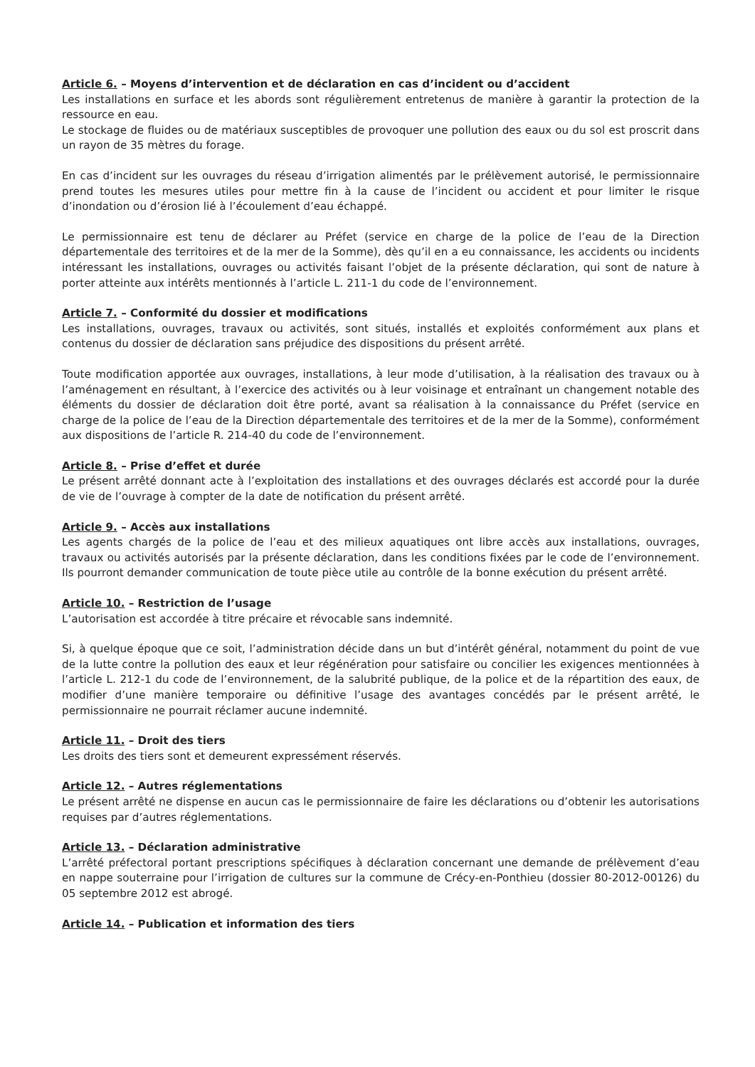Article 6. – Moyens d’intervention et de déclaration en cas d’incident ou d’accident
Les installations en surface et les abords sont régulièrement entretenus de manière à garantir la protection de la ressource en eau.
Le stockage de fluides ou de matériaux susceptibles de provoquer une pollution des eaux ou du sol est proscrit dans un rayon de 35 mètres du forage.
En cas d’incident sur les ouvrages du réseau d’irrigation alimentés par le prélèvement autorisé, le permissionnaire prend toutes les mesures utiles pour mettre fin à la cause de l’incident ou accident et pour limiter le risque d’inondation ou d’érosion lié à l’écoulement d’eau échappé.
Le permissionnaire est tenu de déclarer au Préfet (service en charge de la police de l’eau de la Direction départementale des territoires et de la mer de la Somme), dès qu’il en a eu connaissance, les accidents ou incidents intéressant les installations, ouvrages ou activités faisant l’objet de la présente déclaration, qui sont de nature à porter atteinte aux intérêts mentionnés à l’article L. 211-1 du code de l’environnement.
Article 7. – Conformité du dossier et modifications
Les installations, ouvrages, travaux ou activités, sont situés, installés et exploités conformément aux plans et contenus du dossier de déclaration sans préjudice des dispositions du présent arrêté.
Toute modification apportée aux ouvrages, installations, à leur mode d’utilisation, à la réalisation des travaux ou à l’aménagement en résultant, à l’exercice des activités ou à leur voisinage et entraînant un changement notable des éléments du dossier de déclaration doit être porté, avant sa réalisation à la connaissance du Préfet (service en charge de la police de l’eau de la Direction départementale des territoires et de la mer de la Somme), conformément aux dispositions de l’article R. 214-40 du code de l’environnement.
Article 8. – Prise d’effet et durée
Le présent arrêté donnant acte à l’exploitation des installations et des ouvrages déclarés est accordé pour la durée de vie de l’ouvrage à compter de la date de notification du présent arrêté.
Article 9. – Accès aux installations
Les agents chargés de la police de l’eau et des milieux aquatiques ont libre accès aux installations, ouvrages, travaux ou activités autorisés par la présente déclaration, dans les conditions fixées par le code de l’environnement. Ils pourront demander communication de toute pièce utile au contrôle de la bonne exécution du présent arrêté.
Article 10. – Restriction de l’usage
L’autorisation est accordée à titre précaire et révocable sans indemnité.
Si, à quelque époque que ce soit, l’administration décide dans un but d’intérêt général, notamment du point de vue de la lutte contre la pollution des eaux et leur régénération pour satisfaire ou concilier les exigences mentionnées à l’article L. 212-1 du code de l’environnement, de la salubrité publique, de la police et de la répartition des eaux, de modifier d’une manière temporaire ou définitive l’usage des avantages concédés par le présent arrêté, le permissionnaire ne pourrait réclamer aucune indemnité.
Article 11. – Droit des tiers
Les droits des tiers sont et demeurent expressément réservés.
Article 12. – Autres réglementations
Le présent arrêté ne dispense en aucun cas le permissionnaire de faire les déclarations ou d’obtenir les autorisations requises par d’autres réglementations.
Article 13. – Déclaration administrative
L’arrêté préfectoral portant prescriptions spécifiques à déclaration concernant une demande de prélèvement d’eau en nappe souterraine pour l’irrigation de cultures sur la commune de Crécy-en-Ponthieu (dossier 80-2012-00126) du 05 septembre 2012 est abrogé.
Article 14. – Publication et information des tiers